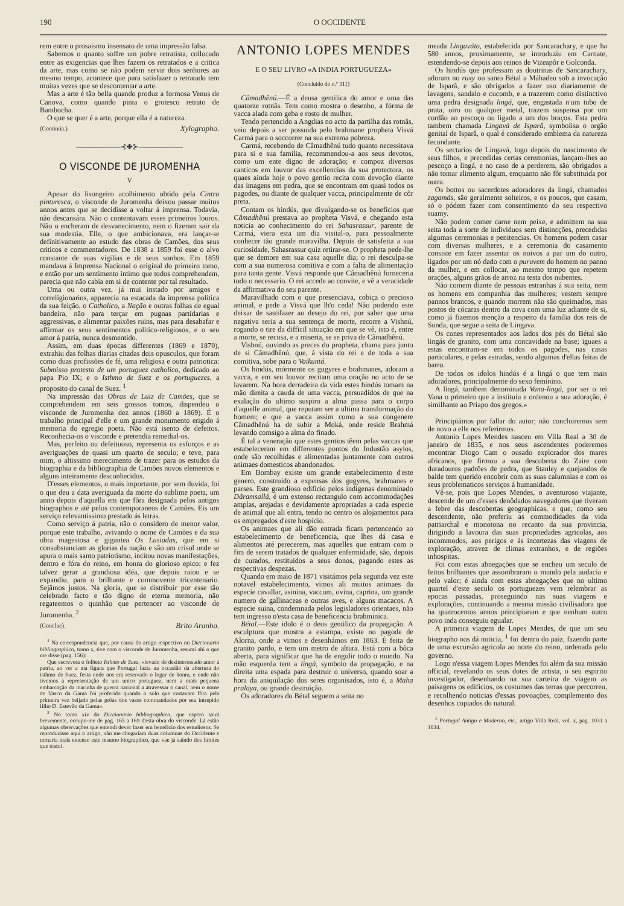190 O OCCIDENTE
rem entre o prosaismo insensato de uma impressão falsa.
Sabemos o quanto soffre um pobre retratista, collocado entre as exigencias que lhes fazem os retratados e a critica da arte, mas como se não podem servir dois senhores ao mesmo tempo, acontece que para satisfazer o retratado tem muitas vezes que se descontentar a arte.
Mas a arte é tão bella quando produz a formosa Venus de Canova, como quando pinta o grotesco retrato de Bambocha.
O que se quer é a arte, porque ella é a natureza.
(Continúa.) Xylographo.
——————⊰✥⊱——————
O VISCONDE DE JUROMENHA
V
Apesar do lisongeiro acolhimento obtido pela Cintra pinturesca, o visconde de Juromenha deixou passar muitos annos antes que se decidisse a voltar á imprensa. Todavia, não descansára. Não o contentavam esses primeiros louros. Não o encheram de desvanecimento, nem o fizeram sair da sua modestia. Elle, o que ambicionava, era lançar-se definitivamente ao estudo das obras de Camões, dos seus criticos e commentadores. De 1838 a 1859 foi esse o alvo constante de suas vigilias e de seus sonhos. Em 1859 mandava á Imprensa Nacional o original do primeiro tomo, e então por um sentimento intimo que todos comprehendem, parecia que não cabia em si de contente por tal resultado.
Uma ou outra vez, já mui instado por amigos e correligionarios, apparecia na estacada da imprensa politica da sua feição, o Catholico, a Nação e outras folhas de egual bandeira, não para terçar em pugnas partidarias e aggressivas, e alimentar paixões ruins, mas para desabafar e affirmar os seus sentimentos politico-religiosos, e o seu amor á patria, nunca desmentido.
Assim, em duas épocas differentes (1869 e 1870), extrahiu das folhas diarias citadas dois opusculos, que foram como duas profissões de fé, uma religiosa e outra patriotica: Submisso protesto de um portuguez catholico, dedicado ao papa Pio IX; e o Isthmo de Suez e os portuguezes, a proposito do canal de Suez. <sup>1</sup>
Na impressão das Obras de Luiz de Camões, que se comprehendem em seis grossos tomos, dispendeu o visconde de Juromenha dez annos (1860 a 1869). É o trabalho principal d'elle e um grande monumento erigido á memoria do egregio poeta. Não está isento de defeitos. Reconhecia-os o visconde e pretendia remedial-os.
Mas, perfeito ou defeituoso, representa os esforços e as averiguações de quasi um quarto de seculo; e teve, para mim, o altissimo merecimento de trazer para os estudos da biographia e da bibliographia de Camões novos elementos e alguns inteiramente desconhecidos.
D'esses elementos, o mais importante, por sem duvida, foi o que deu a data averiguada da morte do sublime poeta, um anno depois d'aquella em que fôra designada pelos antigos biographos e até pelos contemporaneos de Camões. Eis um serviço relevantissimo prestado ás letras.
Como serviço á patria, não o considero de menor valor, porque este trabalho, avivando o nome de Camões e da sua obra magestosa e gigantea Os Lusiadas, que em si consubstanciam as glorias da nação e são um crisol onde se apura o mais santo patriotismo, incitou novas manifestações, dentro e fóra do reino, em honra do glorioso epico; e fez talvez gerar a grandiosa idéa, que depois raiou e se expandiu, para o brilhante e commovente tricentenario. Sejâmos justos. Na gloria, que se distribuir por esse tão celebrado facto e tão digno de eterna memoria, não regateemos o quinhão que pertencer ao visconde de Juromenha. <sup>2</sup>
(Conclue). Brito Aranha.
<sup>1</sup> Na correspondencia que, por causa do artigo respectivo no Diccionario bibliographico, tomo x, tive com o visconde de Juromenha, resumi ahi o que me disse (pag. 156):
Que escrevera o folheto Isthmo de Suez, «levado de desinteressado amor á patria, ao ver a má figura que Portugal fazia na occasião da abertura do isthmo de Suez, festa onde nos era reservado o logar de honra, e onde não tivemos a representação de um unico portuguez, nem a mais pequena embarcação da marinha de guerra nacional a atravessar o canal, nem o nome de Vasco da Gama foi proferido quando o solo que cortavam fôra pela primeira vez beijado pelas prôas dos vasos commandados por seu intrepido filho D. Estevão da Gama».
<sup>2</sup> No tomo xiv do Diccionario bibliographico, que espero sairá brevemente, occupo-me de pag. 165 a 169 d'esta obra do visconde. Lá estão algumas observações que entendi dever fazer em beneficio dos estudiosos. Se reproduzisse aqui o artigo, não me chegariam duas columnas do Occidente e tornaria mais extenso este resumo biographico, que vae já saindo dos limites que tracei.
ANTONIO LOPES MENDES
E O SEU LIVRO «A INDIA PORTUGUEZA»
(Concluido do n.º 311)
Câmadhênú.—É a deusa gentilica do amor e uma das quatorze rotnâs. Tem como mostra o desenho, a fórma de vacca alada com geba e rosto de mulher.
Tendo pertencido a Angdias no acto da partilha das rotnâs, veio depois a ser possuida pelo brahmane propheta Visvá Carmá para o soccorrer na sua extrema pobreza.
Carmá, recebendo de Câmadhênú tudo quanto necessitava para si e sua familia, recommendou-a aos seus devotos, como um ente digno de adoração; e compoz diversos canticos em louvor das excellencias da sua protectora, os quaes ainda hoje o povo gentio recita com devoção diante das imagens em pedra, que se encontram em quasi todos os pagodes, ou diante de qualquer vacca, principalmente de côr preta.
Contam os hindús, que divulgando-se os beneficios que Câmadhênú prestava ao propheta Visvá, e chegando esta noticia ao conhecimento do rei Sahasrassur, parente de Carmá, viera esta um dia visital-o, para pessoalmente conhecer tão grande maravilha. Depois de satisfeita a sua curiosidade, Sahasrassur quiz retirar-se. O propheta pede-lhe que se demore em sua casa aquelle dia; o rei desculpa-se com a sua numerosa comitiva e com a falta de alimentação para tanta gente. Visvá responde que Câmadhênú forneceria todo o necessario. O rei accede ao convite, e vê a veracidade da affirmativa do seu parente.
Maravilhado com o que presenciava, cobiça o precioso animal, e pede a Visvá que lh'o ceda! Não podendo este deixar de sastifazer ao desejo do rei, por saber que uma negativa seria a sua sentença de morte, recorre a Vishnú, rogando o tire da difficil situação em que se vê, isto é, entre a morte, se recusa, e a miseria, se se priva de Câmadhênú.
Vishnú, ouvindo as preces do propheta, chama para junto de si Câmadhênú, que, á vista do rei e de toda a sua comitiva, sobe para o Vaikuntá.
Os hindús, mórmente os gugyres e brahmanes, adoram a vacca, e em seu louvor recitam uma oração no acto de se lavarem. Na hora derradeira da vida estes hindús tomam na mão direita a cauda de uma vacca, persuadidos de que na exalação do ultimo suspiro a alma passa para o corpo d'aquelle animal, que reputam ser a ultima transformação do homem; e que a vacca assim como a sua congenere Câmadhênú ha de subir a Moká, onde reside Brahmá levando comsigo a alma do finado.
É tal a veneração que estes gentios têem pelas vaccas que estabeleceram em differentes pontos do Industão asylos, onde são recolhidas e alimentadas juntamente com outros animaes domesticos abandonados.
Em Bombay existe um grande estabelecimento d'este genero, construido a expensas dos gugyres, brahmanes e parses. Este grandioso edificio pelos indigenas denominado Dâramsallá, é um extenso rectangulo com accommodações amplas, arejadas e devidamente apropriadas a cada especie de animal que ali entra, tendo no centro os alojamentos para os empregados d'este hospicio.
Os animaes que ali dão entrada ficam pertencendo ao estabelecimento de beneficencia, que lhes dá casa e alimentos até perecerem, mas aquelles que entram com o fim de serem tratados de qualquer enfermidade, são, depois de curados, restituidos a seus donos, pagando estes as respectivas despezas.
Quando em maio de 1871 visitámos pela segunda vez este notavel estabelecimento, vimos ali muitos animaes da especie cavallar, asinina, vaccum, ovina, caprina, um grande numero de gallinaceas e outras aves, e alguns macacos. A especie suina, condemnada pelos legisladores orientaes, não tem ingresso n'esta casa de beneficencia brahminica.
Bétal.—Este idolo é o deus gentilico da propagação. A esculptura que mostra a estampa, existe no pagode de Alorna, onde a vimos e desenhámos em 1863. É feita de granito pardo, e tem um metro de altura. Está com a bôca aberta, para significar que ha de engulir todo o mundo. Na mão esquerda tem a lingá, symbolo da propagação, e na direita uma espada para destruir o universo, quando soar a hora da aniquilação dos seres organisados, isto é, a Maha pralaya, ou grande destruição.
Os adoradores do Bétal seguem a seita no
meada Lingaváto, estabelecida por Sancarachary, e que ha 580 annos, proximamente, se introduziu em Carnate, estendendo-se depois aos reinos de Vizeapôr e Golconda.
Os hindús que professam as doutrinas de Sancarachary, adoram no ruxy ou santo Bétal a Máhadeu sob a invocação de Isparâ, e são obrigados a fazer uso diariamente de lavagens, sandalo e cucomb, e a trazerem como distinctivo uma pedra designada lingá, que, engastada n'um tubo de prata, oiro ou qualquer metal, trazem suspensa por um cordão ao pescoço ou ligado a um dos braços. Esta pedra tambem chamada Lingavá de Isparâ, symbolisa o orgão genital de Isparâ, o qual é considerado emblema da natureza fecundante.
Os sectarios de Lingavá, logo depois do nascimento de seus filhos, e precedidas certas ceremonias, lançam-lhes ao pescoço a lingá, e no caso de a perderem, são obrigados a não tomar alimento algum, emquanto não fôr substituida por outra.
Os bottos ou sacerdotes adoradores da lingá, chamados zagamás, são geralmente solteiros, e os poucos, que casam, só o pódem fazer com consentimento do seu respectivo suamy.
Não podem comer carne nem peixe, e admittem na sua seita toda a sorte de individuos sem distincções, precedidas algumas ceremonias e penitencias. Os homens podem casar com diversas mulheres, e a ceremonia do casamento consiste em fazer assentar os noivos a par um do outro, ligados por um nó dado com o puruvem do homem no panno da mulher, e em collocar, ao mesmo tempo que repetem orações, alguns grãos de arroz na testa dos nubentes.
Não comem diante de pessoas estranhas á sua seita, nem os homens em companhia das mulheres; vestem sempre pannos brancos, e quando morrem não são queimados, mas postos de cócaras dentro da cova com uma luz adiante de si, como já fizemos menção a respeito da familia dos reis de Sunda, que segue a seita de Lingava.
Os cones representados aos lados dos pés do Bétal são lingás de granito, com uma concavidade na base; iguaes a estas encontram-se em todos os pagodes, nas casas particulares, e pelas estradas, sendo algumas d'ellas feitas de barro.
De todos os idolos hindús é a lingá o que tem mais adoradores, principalmente do sexo feminino.
A lingá, tambem denominada Vana-lingá, por ser o rei Vana o primeiro que a instituiu e ordenou a sua adoração, é similhante ao Priapo dos gregos.»
Principiámos por fallar do autor; não concluiremos sem de novo a elle nos referirmos.
Antonio Lopes Mendes nasceu em Villa Real a 30 de janeiro de 1835, e nos seus ascendentes poderemos encontrar Diogo Cam o ousado explorador dos mares africanos, que firmou a sua descoberta do Zaire com duradouros padrões de pedra, que Stanley e quejandos de balde tem querido encobrir com as suas calumnias e com os seus problematicos serviços á humanidade.
Vê-se, pois que Lopes Mendes, o aventuroso viajante, descende de um d'esses denôdados navegadores que tiveram a febre das descobertas geographicas, e que, como seu descendente, não preferiu as commodidades da vida patriarchal e monotona no recanto da sua provincia, dirigindo a lavoura das suas propriedades agricolas, aos incommodos, aos perigos e ás incertezas das viagens de exploração, atravez de climas extranhos, e de regiões inhospitas.
Foi com estas abnegações que se encheu um seculo de feitos brilhantes que assombraram o mundo pela audacia e pelo valor; é ainda com estas abnegações que no ultimo quartel d'este seculo os portuguezes vem relembrar as epocas passadas, proseguindo nas suas viagens e explorações, continuando a mesma missão civilisadora que ha quatrocentos annos principiaram e que nenhum outro povo inda conseguiu egualar.
A primeira viagem de Lopes Mendes, de que um seu biographo nos dá noticia, <sup>1</sup> foi dentro do paiz, fazendo parte de uma excursão agricola ao norte do reino, ordenada pelo governo.
Logo n'essa viagem Lopes Mendes foi além da sua missão official, revelando os seus dotes de artista, o seu espirito investigador, desenhando na sua carteira de viagem as paisagens os edificios, os costumes das terras que percorreu, e recolhendo noticias d'essas povoações, complemento dos desenhos copiados do natural.
<sup>1</sup> Portugal Antigo e Moderno, etc., artigo Villa Real, vol. x, pag. 1031 a 1034.